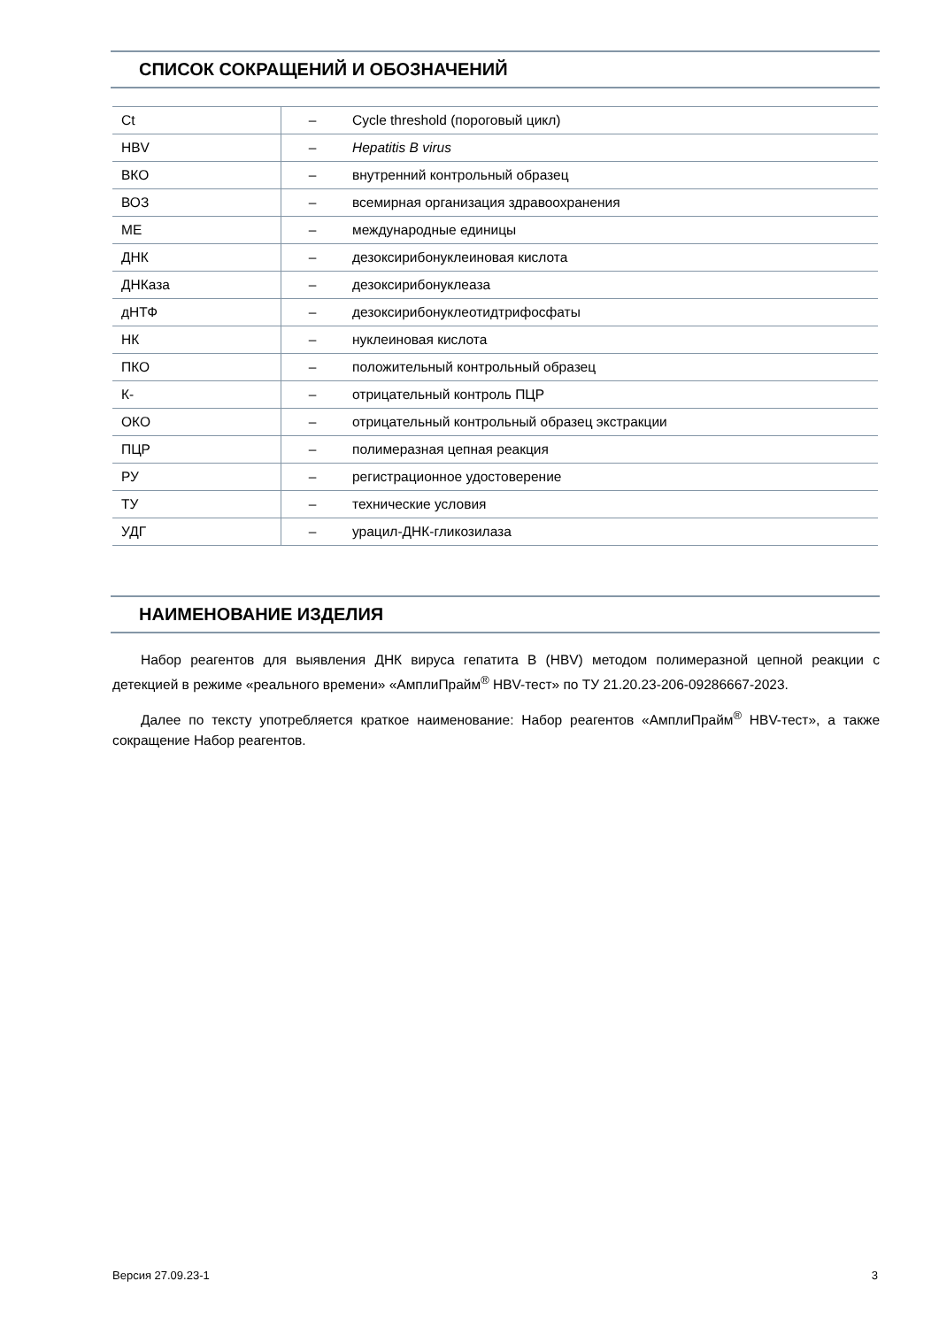СПИСОК СОКРАЩЕНИЙ И ОБОЗНАЧЕНИЙ
| Ct | – | Cycle threshold (пороговый цикл) |
| HBV | – | Hepatitis B virus |
| ВКО | – | внутренний контрольный образец |
| ВОЗ | – | всемирная организация здравоохранения |
| МЕ | – | международные единицы |
| ДНК | – | дезоксирибонуклеиновая кислота |
| ДНКаза | – | дезоксирибонуклеаза |
| дНТФ | – | дезоксирибонуклеотидтрифосфаты |
| НК | – | нуклеиновая кислота |
| ПКО | – | положительный контрольный образец |
| К- | – | отрицательный контроль ПЦР |
| ОКО | – | отрицательный контрольный образец экстракции |
| ПЦР | – | полимеразная цепная реакция |
| РУ | – | регистрационное удостоверение |
| ТУ | – | технические условия |
| УДГ | – | урацил-ДНК-гликозилаза |
НАИМЕНОВАНИЕ ИЗДЕЛИЯ
Набор реагентов для выявления ДНК вируса гепатита B (HBV) методом полимеразной цепной реакции с детекцией в режиме «реального времени» «АмплиПрайм<sup>®</sup> HBV-тест» по ТУ 21.20.23-206-09286667-2023.
Далее по тексту употребляется краткое наименование: Набор реагентов «АмплиПрайм<sup>®</sup> HBV-тест», а также сокращение Набор реагентов.
Версия 27.09.23-1 3